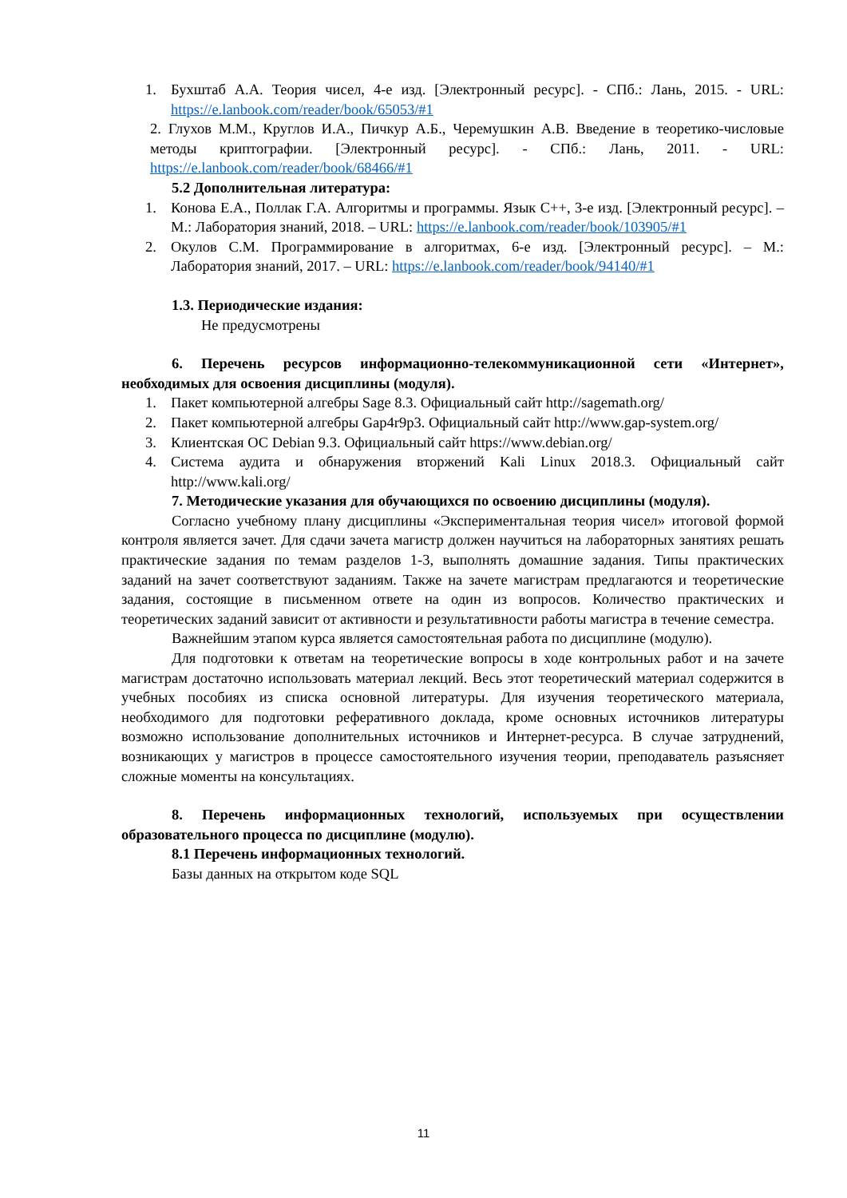1. Бухштаб А.А. Теория чисел, 4-е изд. [Электронный ресурс]. - СПб.: Лань, 2015. - URL: https://e.lanbook.com/reader/book/65053/#1
2. Глухов М.М., Круглов И.А., Пичкур А.Б., Черемушкин А.В. Введение в теоретико-числовые методы криптографии. [Электронный ресурс]. - СПб.: Лань, 2011. - URL: https://e.lanbook.com/reader/book/68466/#1
5.2 Дополнительная литература:
1. Конова Е.А., Поллак Г.А. Алгоритмы и программы. Язык С++, 3-е изд. [Электронный ресурс]. – М.: Лаборатория знаний, 2018. – URL: https://e.lanbook.com/reader/book/103905/#1
2. Окулов С.М. Программирование в алгоритмах, 6-е изд. [Электронный ресурс]. – М.: Лаборатория знаний, 2017. – URL: https://e.lanbook.com/reader/book/94140/#1
1.3. Периодические издания:
Не предусмотрены
6. Перечень ресурсов информационно-телекоммуникационной сети «Интернет», необходимых для освоения дисциплины (модуля).
1. Пакет компьютерной алгебры Sage 8.3. Официальный сайт http://sagemath.org/
2. Пакет компьютерной алгебры Gap4r9p3. Официальный сайт http://www.gap-system.org/
3. Клиентская ОС Debian 9.3. Официальный сайт https://www.debian.org/
4. Система аудита и обнаружения вторжений Kali Linux 2018.3. Официальный сайт http://www.kali.org/
7. Методические указания для обучающихся по освоению дисциплины (модуля).
Согласно учебному плану дисциплины «Экспериментальная теория чисел» итоговой формой контроля является зачет. Для сдачи зачета магистр должен научиться на лабораторных занятиях решать практические задания по темам разделов 1-3, выполнять домашние задания. Типы практических заданий на зачет соответствуют заданиям. Также на зачете магистрам предлагаются и теоретические задания, состоящие в письменном ответе на один из вопросов. Количество практических и теоретических заданий зависит от активности и результативности работы магистра в течение семестра.
Важнейшим этапом курса является самостоятельная работа по дисциплине (модулю).
Для подготовки к ответам на теоретические вопросы в ходе контрольных работ и на зачете магистрам достаточно использовать материал лекций. Весь этот теоретический материал содержится в учебных пособиях из списка основной литературы. Для изучения теоретического материала, необходимого для подготовки реферативного доклада, кроме основных источников литературы возможно использование дополнительных источников и Интернет-ресурса. В случае затруднений, возникающих у магистров в процессе самостоятельного изучения теории, преподаватель разъясняет сложные моменты на консультациях.
8. Перечень информационных технологий, используемых при осуществлении образовательного процесса по дисциплине (модулю).
8.1 Перечень информационных технологий.
Базы данных на открытом коде SQL
11